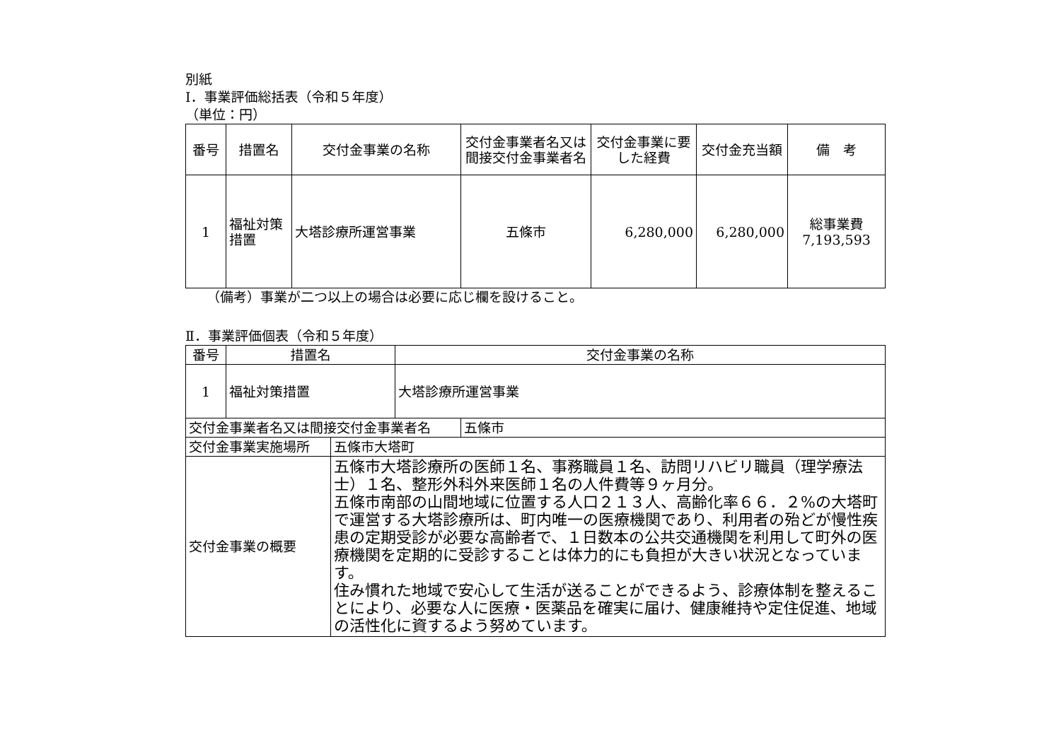別紙
Ⅰ．事業評価総括表（令和５年度）
（単位：円）
| 番号 | 措置名 | 交付金事業の名称 | 交付金事業者名又は間接交付金事業者名 | 交付金事業に要した経費 | 交付金充当額 | 備 考 |
| --- | --- | --- | --- | --- | --- | --- |
| 1 | 福祉対策措置 | 大塔診療所運営事業 | 五條市 | 6,280,000 | 6,280,000 | 総事業費 7,193,593 |
（備考）事業が二つ以上の場合は必要に応じ欄を設けること。
Ⅱ．事業評価個表（令和５年度）
| 番号 | 措置名 | 交付金事業の名称 |
| --- | --- | --- |
| 1 | 福祉対策措置 | 大塔診療所運営事業 |
| 交付金事業者名又は間接交付金事業者名 | 五條市 |
| 交付金事業実施場所 | 五條市大塔町 |
| 交付金事業の概要 | 五條市大塔診療所の医師１名、事務職員１名、訪問リハビリ職員（理学療法士）１名、整形外科外来医師１名の人件費等９ヶ月分。 五條市南部の山間地域に位置する人口２１３人、高齢化率６６．２%の大塔町で運営する大塔診療所は、町内唯一の医療機関であり、利用者の殆どが慢性疾患の定期受診が必要な高齢者で、１日数本の公共交通機関を利用して町外の医療機関を定期的に受診することは体力的にも負担が大きい状況となっています。 住み慣れた地域で安心して生活が送ることができるよう、診療体制を整えることにより、必要な人に医療・医薬品を確実に届け、健康維持や定住促進、地域の活性化に資するよう努めています。 |